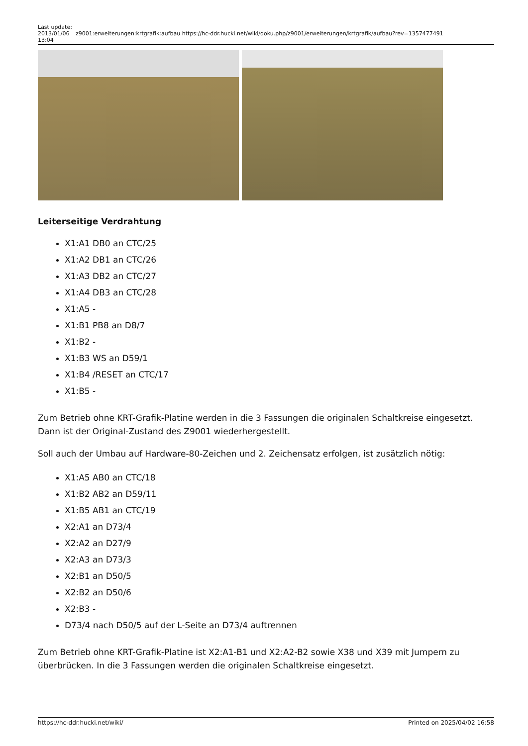Last update: 2013/01/06 13:04
z9001:erweiterungen:krtgrafik:aufbau https://hc-ddr.hucki.net/wiki/doku.php/z9001/erweiterungen/krtgrafik/aufbau?rev=1357477491
Leiterseitige Verdrahtung
X1:A1 DB0 an CTC/25
X1:A2 DB1 an CTC/26
X1:A3 DB2 an CTC/27
X1:A4 DB3 an CTC/28
X1:A5 -
X1:B1 PB8 an D8/7
X1:B2 -
X1:B3 WS an D59/1
X1:B4 /RESET an CTC/17
X1:B5 -
Zum Betrieb ohne KRT-Grafik-Platine werden in die 3 Fassungen die originalen Schaltkreise eingesetzt. Dann ist der Original-Zustand des Z9001 wiederhergestellt.
Soll auch der Umbau auf Hardware-80-Zeichen und 2. Zeichensatz erfolgen, ist zusätzlich nötig:
X1:A5 AB0 an CTC/18
X1:B2 AB2 an D59/11
X1:B5 AB1 an CTC/19
X2:A1 an D73/4
X2:A2 an D27/9
X2:A3 an D73/3
X2:B1 an D50/5
X2:B2 an D50/6
X2:B3 -
D73/4 nach D50/5 auf der L-Seite an D73/4 auftrennen
Zum Betrieb ohne KRT-Grafik-Platine ist X2:A1-B1 und X2:A2-B2 sowie X38 und X39 mit Jumpern zu überbrücken. In die 3 Fassungen werden die originalen Schaltkreise eingesetzt.
https://hc-ddr.hucki.net/wiki/ Printed on 2025/04/02 16:58